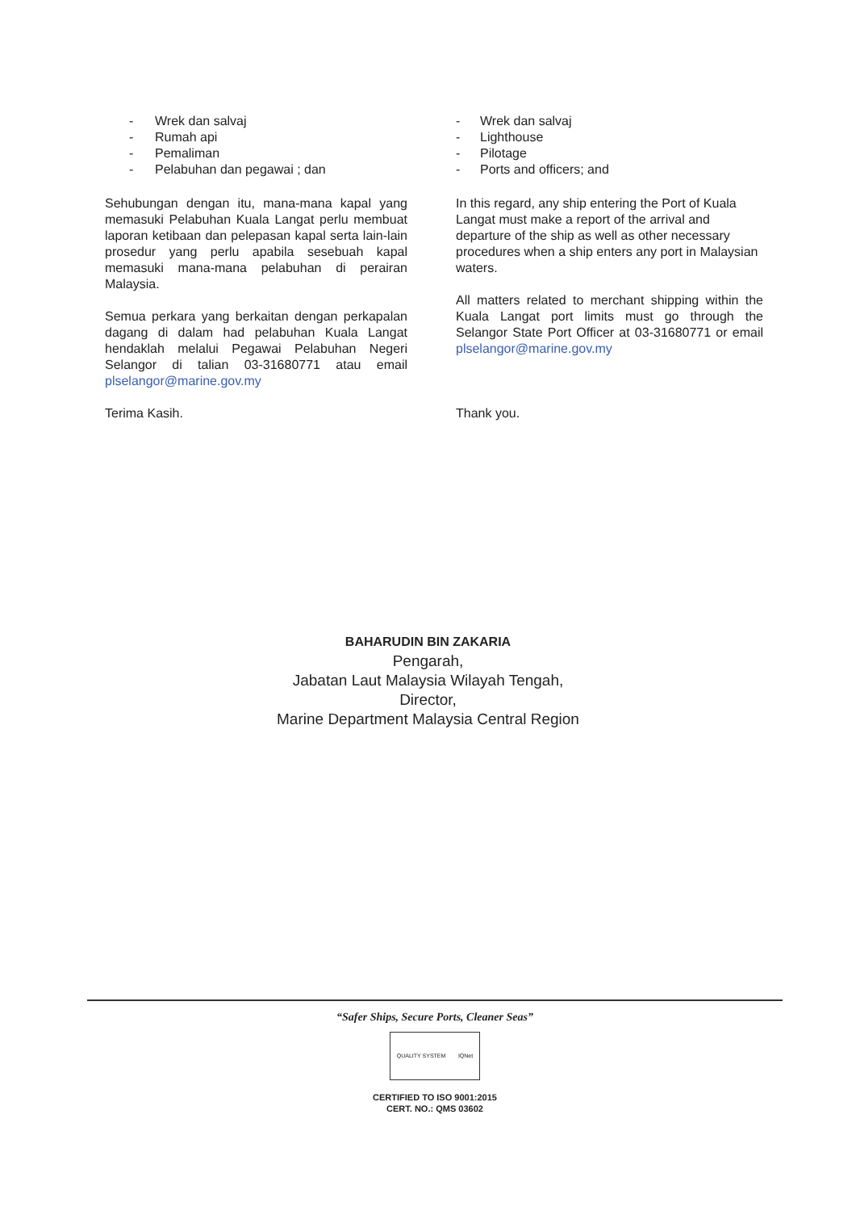- Wrek dan salvaj
- Rumah api
- Pemaliman
- Pelabuhan dan pegawai ; dan
Sehubungan dengan itu, mana-mana kapal yang memasuki Pelabuhan Kuala Langat perlu membuat laporan ketibaan dan pelepasan kapal serta lain-lain prosedur yang perlu apabila sesebuah kapal memasuki mana-mana pelabuhan di perairan Malaysia.
Semua perkara yang berkaitan dengan perkapalan dagang di dalam had pelabuhan Kuala Langat hendaklah melalui Pegawai Pelabuhan Negeri Selangor di talian 03-31680771 atau email plselangor@marine.gov.my
Terima Kasih.
- Wrek dan salvaj
- Lighthouse
- Pilotage
- Ports and officers; and
In this regard, any ship entering the Port of Kuala Langat must make a report of the arrival and departure of the ship as well as other necessary procedures when a ship enters any port in Malaysian waters.
All matters related to merchant shipping within the Kuala Langat port limits must go through the Selangor State Port Officer at 03-31680771 or email plselangor@marine.gov.my
Thank you.
BAHARUDIN BIN ZAKARIA
Pengarah,
Jabatan Laut Malaysia Wilayah Tengah,
Director,
Marine Department Malaysia Central Region
“Safer Ships, Secure Ports, Cleaner Seas”
QUALITY SYSTEM IQNet
CERTIFIED TO ISO 9001:2015
CERT. NO.: QMS 03602